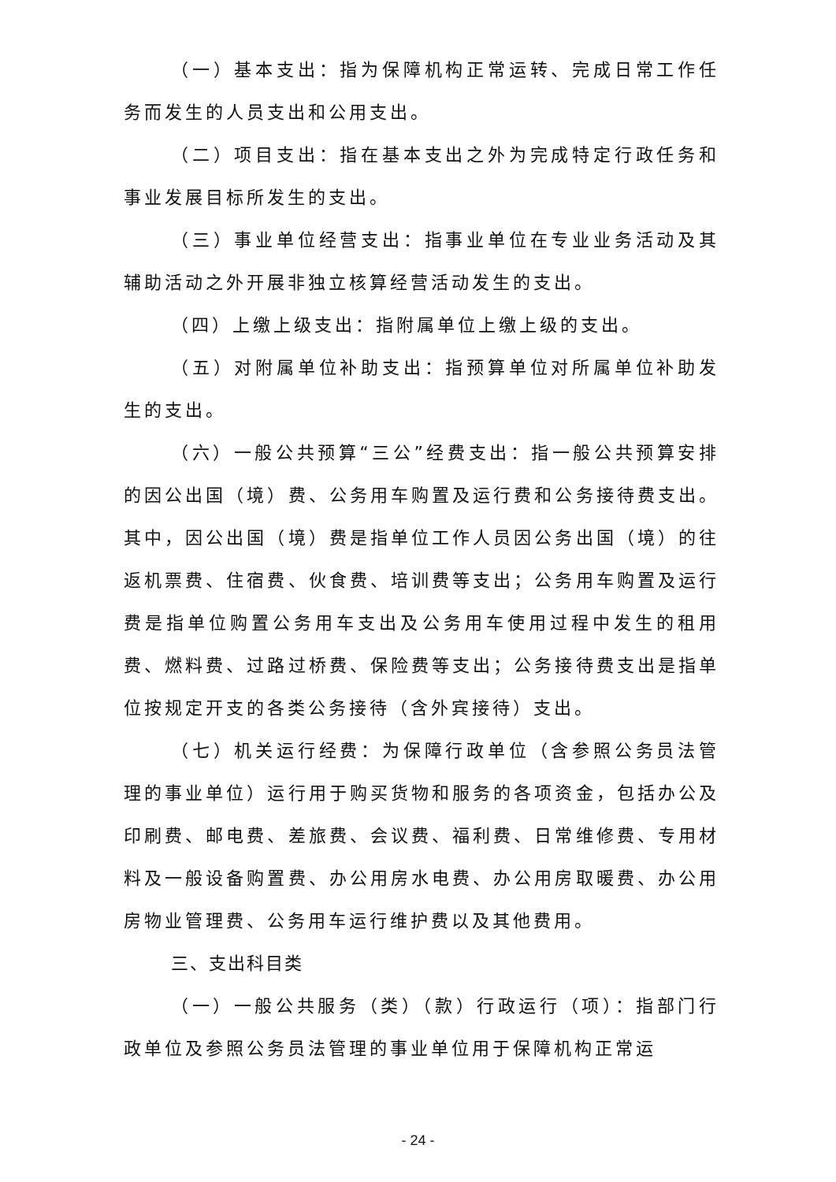（一）基本支出：指为保障机构正常运转、完成日常工作任务而发生的人员支出和公用支出。
（二）项目支出：指在基本支出之外为完成特定行政任务和事业发展目标所发生的支出。
（三）事业单位经营支出：指事业单位在专业业务活动及其辅助活动之外开展非独立核算经营活动发生的支出。
（四）上缴上级支出：指附属单位上缴上级的支出。
（五）对附属单位补助支出：指预算单位对所属单位补助发生的支出。
（六）一般公共预算“三公”经费支出：指一般公共预算安排的因公出国（境）费、公务用车购置及运行费和公务接待费支出。其中，因公出国（境）费是指单位工作人员因公务出国（境）的往返机票费、住宿费、伙食费、培训费等支出；公务用车购置及运行费是指单位购置公务用车支出及公务用车使用过程中发生的租用费、燃料费、过路过桥费、保险费等支出；公务接待费支出是指单位按规定开支的各类公务接待（含外宾接待）支出。
（七）机关运行经费：为保障行政单位（含参照公务员法管理的事业单位）运行用于购买货物和服务的各项资金，包括办公及印刷费、邮电费、差旅费、会议费、福利费、日常维修费、专用材料及一般设备购置费、办公用房水电费、办公用房取暖费、办公用房物业管理费、公务用车运行维护费以及其他费用。
三、支出科目类
（一）一般公共服务（类）（款）行政运行（项）：指部门行政单位及参照公务员法管理的事业单位用于保障机构正常运
- 24 -